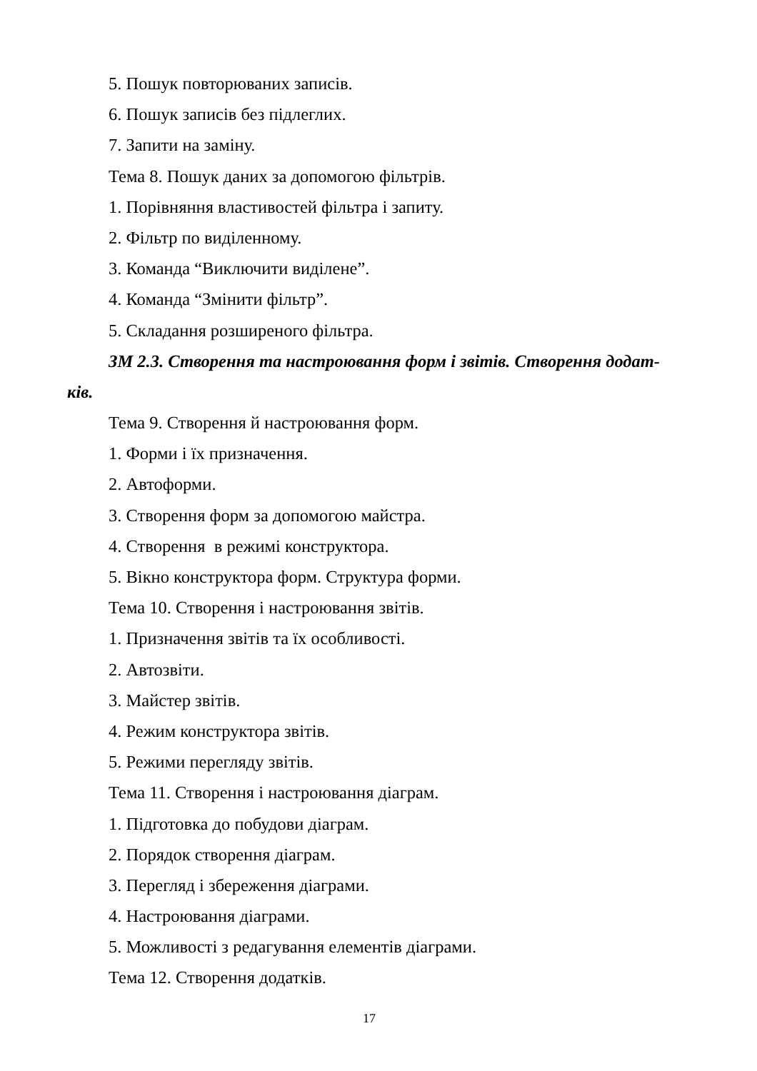5. Пошук повторюваних записів.
6. Пошук записів без підлеглих.
7. Запити на заміну.
Тема 8. Пошук даних за допомогою фільтрів.
1. Порівняння властивостей фільтра і запиту.
2. Фільтр по виділенному.
3. Команда “Виключити виділене”.
4. Команда “Змінити фільтр”.
5. Складання розширеного фільтра.
ЗМ 2.3. Створення та настроювання форм і звітів. Створення додат-
ків.
Тема 9. Створення й настроювання форм.
1. Форми і їх призначення.
2. Автоформи.
3. Створення форм за допомогою майстра.
4. Створення в режимі конструктора.
5. Вікно конструктора форм. Структура форми.
Тема 10. Створення і настроювання звітів.
1. Призначення звітів та їх особливості.
2. Автозвіти.
3. Майстер звітів.
4. Режим конструктора звітів.
5. Режими перегляду звітів.
Тема 11. Створення і настроювання діаграм.
1. Підготовка до побудови діаграм.
2. Порядок створення діаграм.
3. Перегляд і збереження діаграми.
4. Настроювання діаграми.
5. Можливості з редагування елементів діаграми.
Тема 12. Створення додатків.
17